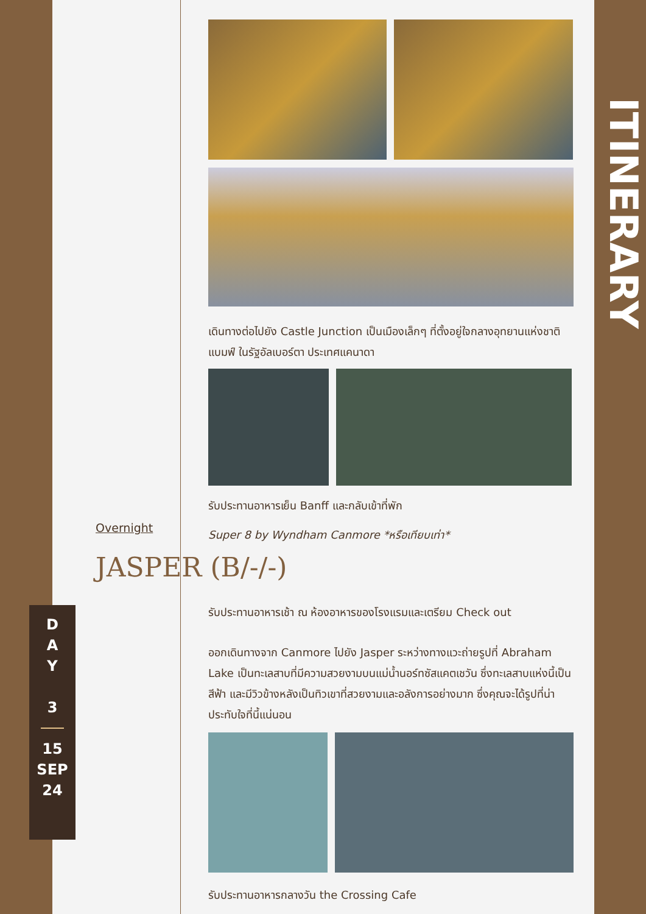ITINERARY
เดินทางต่อไปยัง Castle Junction เป็นเมืองเล็กๆ ที่ตั้งอยู่ใจกลางอุทยานแห่งชาติแบมฟ์ ในรัฐอัลเบอร์ตา ประเทศแคนาดา
รับประทานอาหารเย็น Banff และกลับเข้าที่พัก
Super 8 by Wyndham Canmore *หรือเทียบเท่า*
Overnight
JASPER (B/-/-)
D
A
Y
3
15
SEP
24
รับประทานอาหารเช้า ณ ห้องอาหารของโรงแรมและเตรียม Check out
ออกเดินทางจาก Canmore ไปยัง Jasper ระหว่างทางแวะถ่ายรูปที่ Abraham Lake เป็นทะเลสาบที่มีความสวยงามบนแม่น้ำนอร์ทซัสแคตเชวัน ซึ่งทะเลสาบแห่งนี้เป็นสีฟ้า และมีวิวข้างหลังเป็นทิวเขาที่สวยงามและอลังการอย่างมาก ซึ่งคุณจะได้รูปที่น่าประทับใจที่นี้แน่นอน
รับประทานอาหารกลางวัน the Crossing Cafe